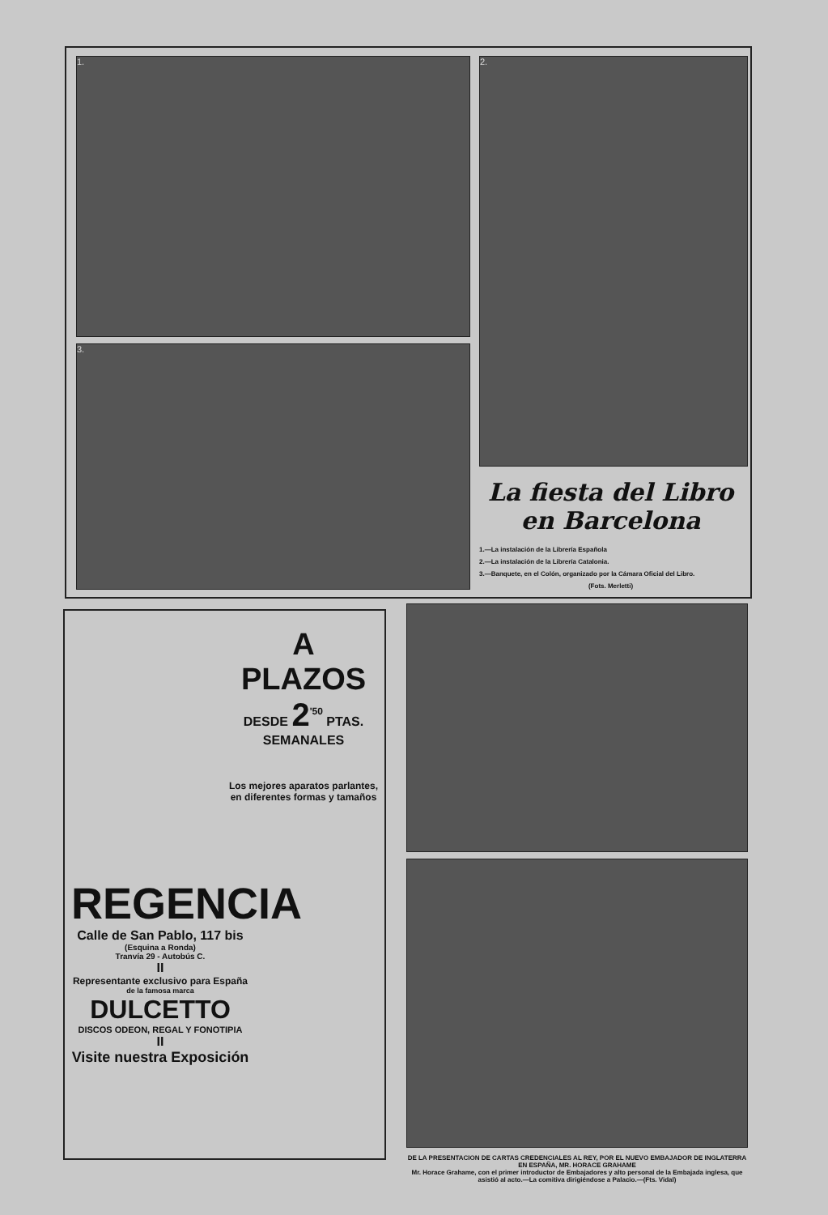1.
3.
2.
La fiesta del Libro en Barcelona
1.—La instalación de la Librería Española
2.—La instalación de la Librería Catalonia.
3.—Banquete, en el Colón, organizado por la Cámara Oficial del Libro.
(Fots. Merletti)
A PLAZOS
DESDE 2<sup>'50</sup> PTAS.
SEMANALES
Los mejores aparatos parlantes, en diferentes formas y tamaños
REGENCIA
Calle de San Pablo, 117 bis
(Esquina a Ronda)
Tranvía 29 - Autobús C.
II
Representante exclusivo para España
de la famosa marca
DULCETTO
DISCOS ODEON, REGAL Y FONOTIPIA
II
Visite nuestra Exposición
DE LA PRESENTACION DE CARTAS CREDENCIALES AL REY, POR EL NUEVO EMBAJADOR DE INGLATERRA EN ESPAÑA, MR. HORACE GRAHAME
Mr. Horace Grahame, con el primer introductor de Embajadores y alto personal de la Embajada inglesa, que asistió al acto.—La comitiva dirigiéndose a Palacio.—(Fts. Vidal)